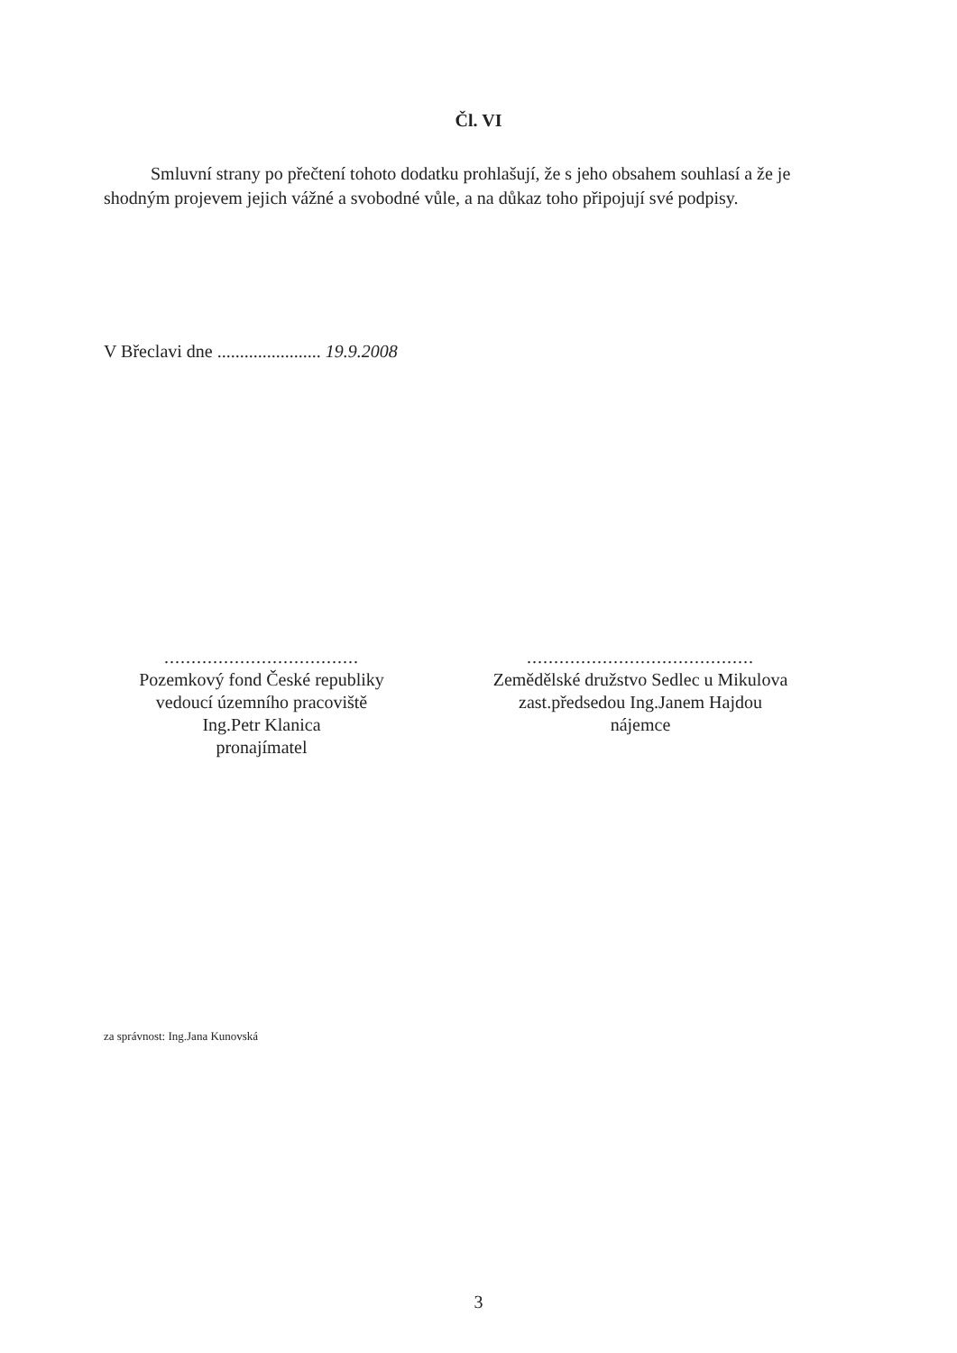Čl. VI
Smluvní strany po přečtení tohoto dodatku prohlašují, že s jeho obsahem souhlasí a že je shodným projevem jejich vážné a svobodné vůle, a na důkaz toho připojují své podpisy.
V Břeclavi dne ....................... 19.9.2008
....................................
Pozemkový fond České republiky
vedoucí územního pracoviště
Ing.Petr Klanica
pronajímatel
..........................................
Zemědělské družstvo Sedlec u Mikulova
zast.předsedou Ing.Janem Hajdou
nájemce
za správnost: Ing.Jana Kunovská
3